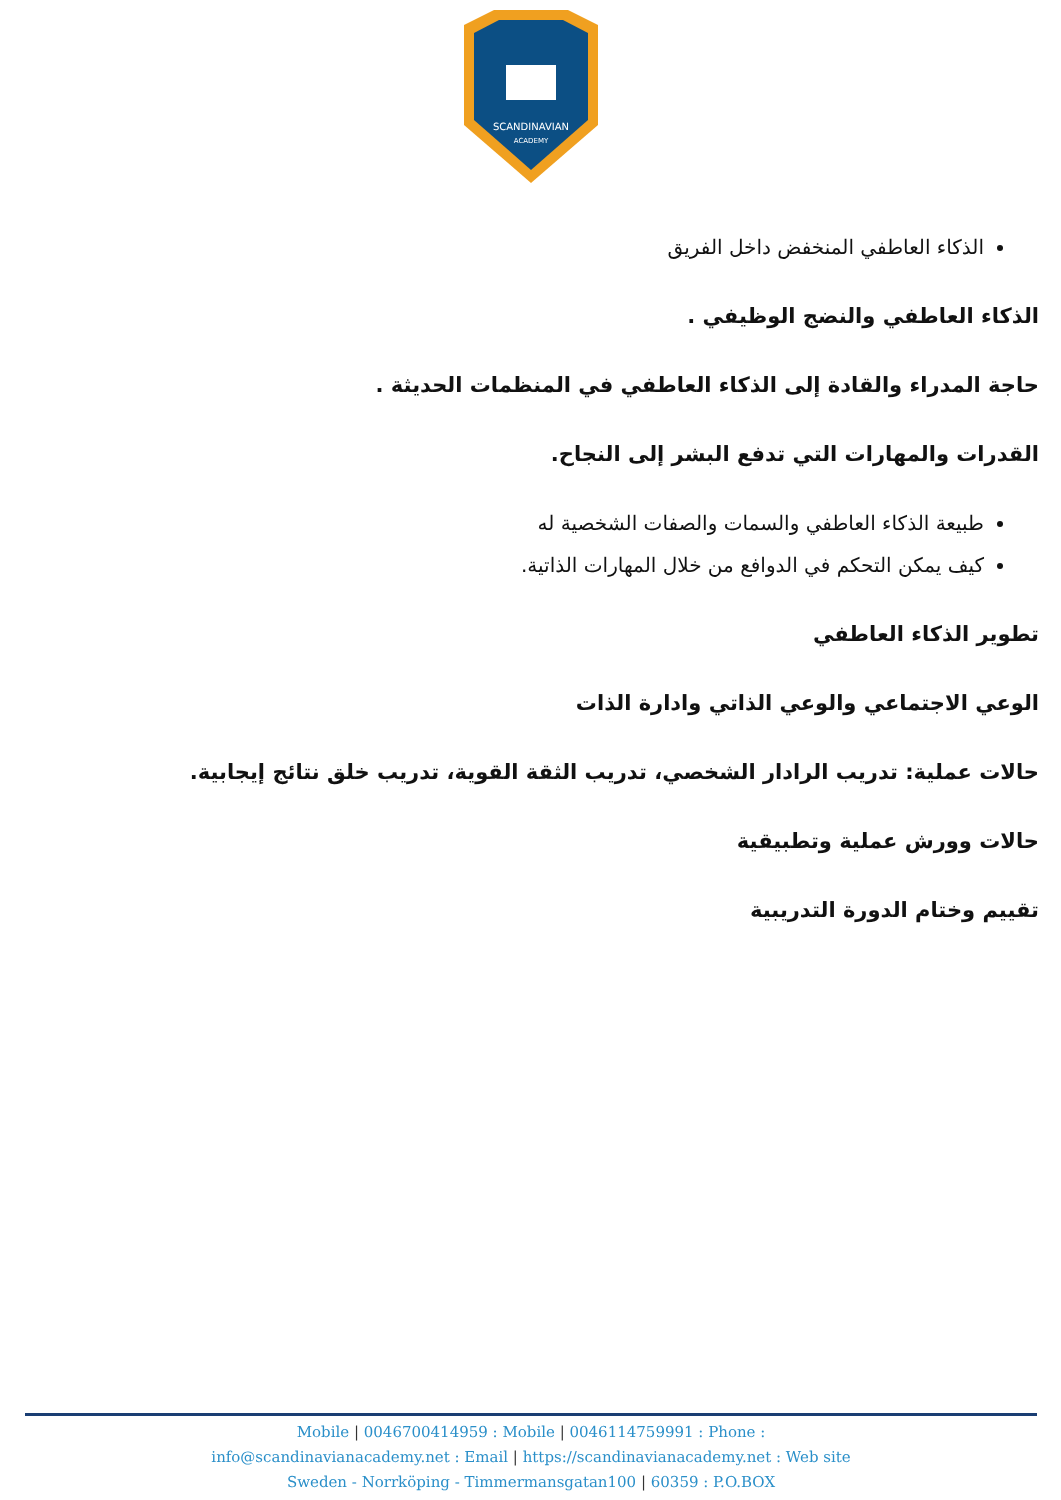SCANDINAVIAN
ACADEMY
الذكاء العاطفي المنخفض داخل الفريق
الذكاء العاطفي والنضج الوظيفي .
حاجة المدراء والقادة إلى الذكاء العاطفي في المنظمات الحديثة .
القدرات والمهارات التي تدفع البشر إلى النجاح.
طبيعة الذكاء العاطفي والسمات والصفات الشخصية له
كيف يمكن التحكم في الدوافع من خلال المهارات الذاتية.
تطوير الذكاء العاطفي
الوعي الاجتماعي والوعي الذاتي وادارة الذات
حالات عملية: تدريب الرادار الشخصي، تدريب الثقة القوية، تدريب خلق نتائج إيجابية.
حالات وورش عملية وتطبيقية
تقييم وختام الدورة التدريبية
Mobile | 0046700414959 : Mobile | 0046114759991 : Phone :
info@scandinavianacademy.net : Email | https://scandinavianacademy.net : Web site
Sweden - Norrköping - Timmermansgatan100 | 60359 : P.O.BOX